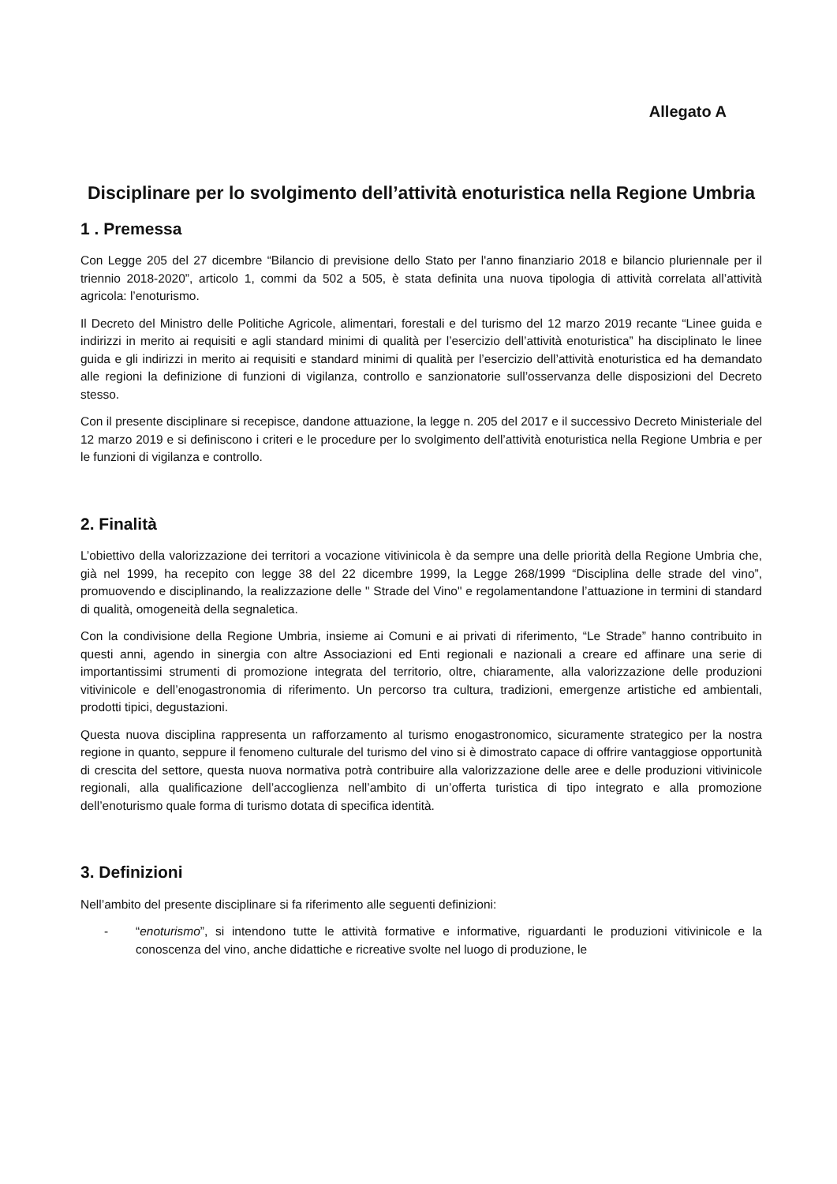Allegato A
Disciplinare per lo svolgimento dell’attività enoturistica nella Regione Umbria
1 . Premessa
Con Legge 205 del 27 dicembre “Bilancio di previsione dello Stato per l'anno finanziario 2018 e bilancio pluriennale per il triennio 2018-2020”, articolo 1, commi da 502 a 505, è stata definita una nuova tipologia di attività correlata all’attività agricola: l’enoturismo.
Il Decreto del Ministro delle Politiche Agricole, alimentari, forestali e del turismo del 12 marzo 2019 recante “Linee guida e indirizzi in merito ai requisiti e agli standard minimi di qualità per l’esercizio dell’attività enoturistica” ha disciplinato le linee guida e gli indirizzi in merito ai requisiti e standard minimi di qualità per l’esercizio dell’attività enoturistica ed ha demandato alle regioni la definizione di funzioni di vigilanza, controllo e sanzionatorie sull’osservanza delle disposizioni del Decreto stesso.
Con il presente disciplinare si recepisce, dandone attuazione, la legge n. 205 del 2017 e il successivo Decreto Ministeriale del 12 marzo 2019 e si definiscono i criteri e le procedure per lo svolgimento dell’attività enoturistica nella Regione Umbria e per le funzioni di vigilanza e controllo.
2. Finalità
L’obiettivo della valorizzazione dei territori a vocazione vitivinicola è da sempre una delle priorità della Regione Umbria che, già nel 1999, ha recepito con legge 38 del 22 dicembre 1999, la Legge 268/1999 “Disciplina delle strade del vino”, promuovendo e disciplinando, la realizzazione delle " Strade del Vino" e regolamentandone l’attuazione in termini di standard di qualità, omogeneità della segnaletica.
Con la condivisione della Regione Umbria, insieme ai Comuni e ai privati di riferimento, “Le Strade” hanno contribuito in questi anni, agendo in sinergia con altre Associazioni ed Enti regionali e nazionali a creare ed affinare una serie di importantissimi strumenti di promozione integrata del territorio, oltre, chiaramente, alla valorizzazione delle produzioni vitivinicole e dell’enogastronomia di riferimento. Un percorso tra cultura, tradizioni, emergenze artistiche ed ambientali, prodotti tipici, degustazioni.
Questa nuova disciplina rappresenta un rafforzamento al turismo enogastronomico, sicuramente strategico per la nostra regione in quanto, seppure il fenomeno culturale del turismo del vino si è dimostrato capace di offrire vantaggiose opportunità di crescita del settore, questa nuova normativa potrà contribuire alla valorizzazione delle aree e delle produzioni vitivinicole regionali, alla qualificazione dell’accoglienza nell’ambito di un’offerta turistica di tipo integrato e alla promozione dell’enoturismo quale forma di turismo dotata di specifica identità.
3. Definizioni
Nell’ambito del presente disciplinare si fa riferimento alle seguenti definizioni:
- “enoturismo”, si intendono tutte le attività formative e informative, riguardanti le produzioni vitivinicole e la conoscenza del vino, anche didattiche e ricreative svolte nel luogo di produzione, le